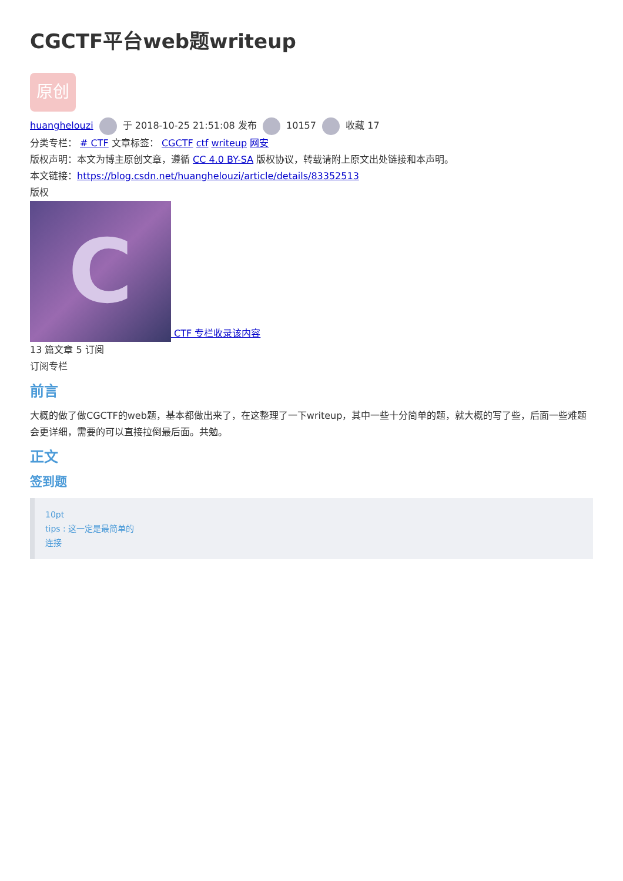CGCTF平台web题writeup
原创
huanghelouzi 于 2018-10-25 21:51:08 发布 10157 收藏 17
分类专栏： # CTF 文章标签： CGCTF ctf writeup 网安
版权声明：本文为博主原创文章，遵循 CC 4.0 BY-SA 版权协议，转载请附上原文出处链接和本声明。
本文链接：https://blog.csdn.net/huanghelouzi/article/details/83352513
版权
C CTF 专栏收录该内容
13 篇文章 5 订阅
订阅专栏
前言
大概的做了做CGCTF的web题，基本都做出来了，在这整理了一下writeup，其中一些十分简单的题，就大概的写了些，后面一些难题会更详细，需要的可以直接拉倒最后面。共勉。
正文
签到题
10pt
tips : 这一定是最简单的
连接